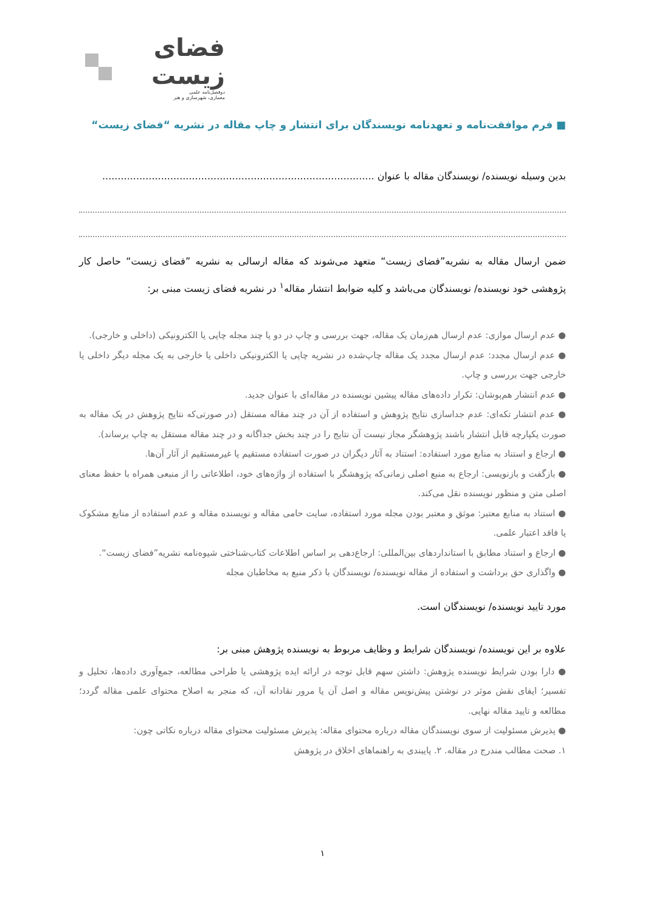فضای زیست
دوفصل‌نامه علمی
معماری، شهرسازی و هنر
■ فرم موافقت‌نامه و تعهدنامه نویسندگان برای انتشار و چاپ مقاله در نشریه “فضای زیست“
بدین وسیله نویسنده/ نویسندگان مقاله با عنوان ........................................................................................
ضمن ارسال مقاله به نشریه”فضای زیست“ متعهد می‌شوند که مقاله ارسالی به نشریه ”فضای زیست“ حاصل کار پژوهشی خود نویسنده/ نویسندگان می‌باشد و کلیه ضوابط انتشار مقاله<sup>۱</sup> در نشریه فضای زیست مبنی بر:
● عدم ارسال موازی: عدم ارسال هم‌زمان یک مقاله، جهت بررسی و چاپ در دو یا چند مجله چاپی یا الکترونیکی (داخلی و خارجی).
● عدم ارسال مجدد: عدم ارسال مجدد یک مقاله چاپ‌شده در نشریه چاپی یا الکترونیکی داخلی یا خارجی به یک مجله دیگر داخلی یا خارجی جهت بررسی و چاپ.
● عدم انتشار هم‌پوشان: تکرار داده‌های مقاله پیشین نویسنده در مقاله‌ای با عنوان جدید.
● عدم انتشار تکه‌ای: عدم جداسازی نتایج پژوهش و استفاده از آن در چند مقاله مستقل (در صورتی‌که نتایج پژوهش در یک مقاله به صورت یکپارچه قابل انتشار باشند پژوهشگر مجاز نیست آن نتایج را در چند بخش جداگانه و در چند مقاله مستقل به چاپ برساند).
● ارجاع و استناد به منابع مورد استفاده: استناد به آثار دیگران در صورت استفاده مستقیم یا غیرمستقیم از آثار آن‌ها.
● بازگفت و بازنویسی: ارجاع به منبع اصلی زمانی‌که پژوهشگر با استفاده از واژه‌های خود، اطلاعاتی را از منبعی همراه با حفظ معنای اصلی متن و منظور نویسنده نقل می‌کند.
● استناد به منابع معتبر: موثق و معتبر بودن مجله مورد استفاده، سایت حامی مقاله و نویسنده مقاله و عدم استفاده از منابع مشکوک یا فاقد اعتبار علمی.
● ارجاع و استناد مطابق با استانداردهای بین‌المللی: ارجاع‌دهی بر اساس اطلاعات کتاب‌شناختی شیوه‌نامه نشریه”فضای زیست“.
● واگذاری حق برداشت و استفاده از مقاله نویسنده/ نویسندگان با ذکر منبع به مخاطبان مجله
مورد تایید نویسنده/ نویسندگان است.
علاوه بر این نویسنده/ نویسندگان شرایط و وظایف مربوط به نویسنده پژوهش مبنی بر:
● دارا بودن شرایط نویسنده پژوهش: داشتن سهم قابل توجه در ارائه ایده پژوهشی یا طراحی مطالعه، جمع‌آوری داده‌ها، تحلیل و تفسیر؛ ایفای نقش موثر در نوشتن پیش‌نویس مقاله و اصل آن یا مرور نقادانه آن، که منجر به اصلاح محتوای علمی مقاله گردد؛ مطالعه و تایید مقاله نهایی.
● پذیرش مسئولیت از سوی نویسندگان مقاله درباره محتوای مقاله: پذیرش مسئولیت محتوای مقاله درباره نکاتی چون:
۱. صحت مطالب مندرج در مقاله. ۲. پایبندی به راهنماهای اخلاق در پژوهش
۱